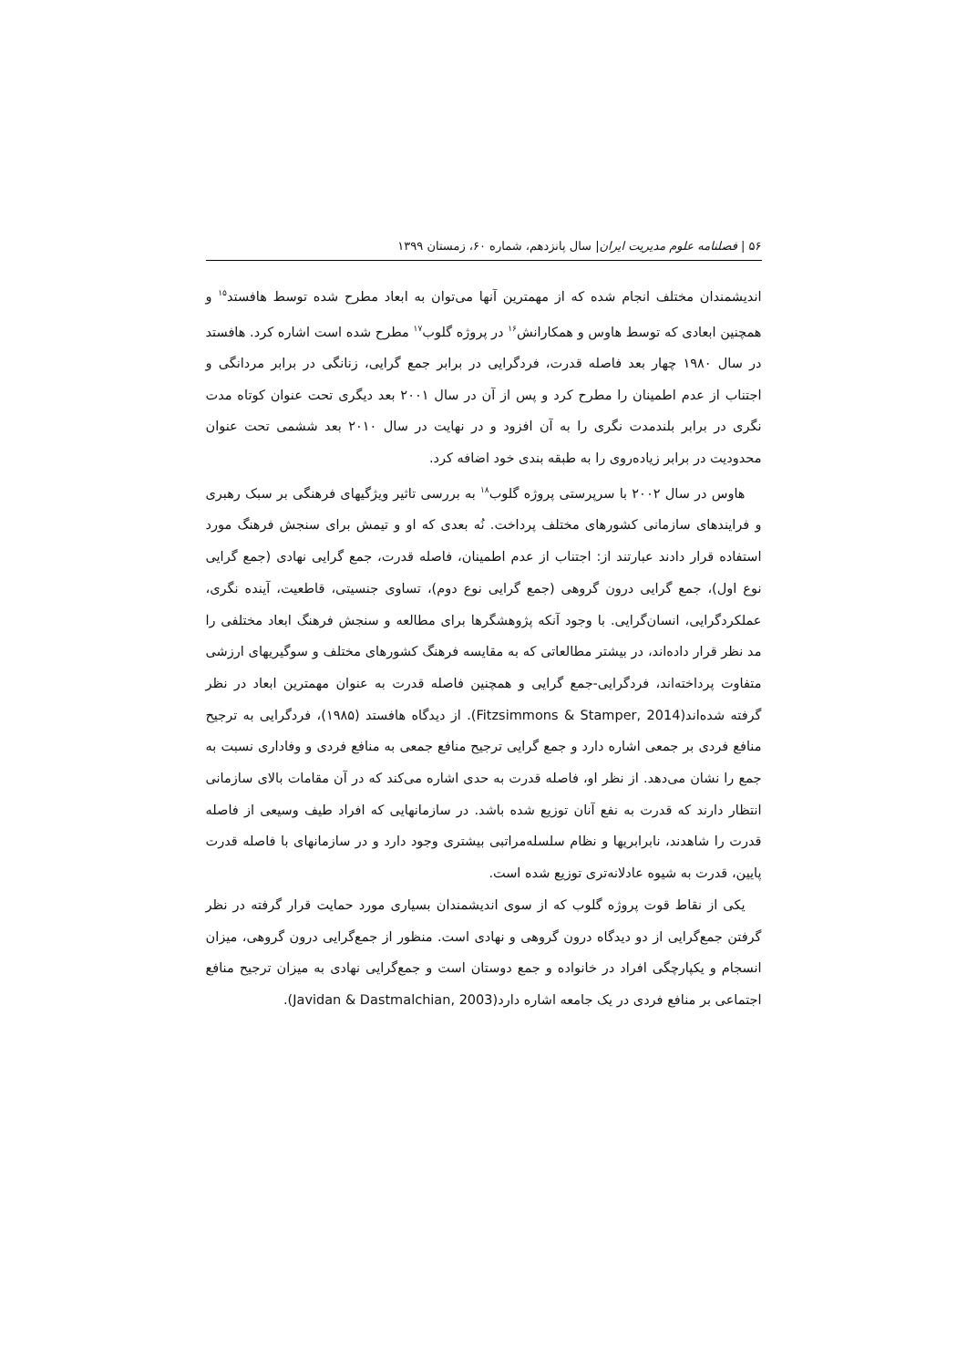۵۶ | فصلنامه علوم مدیریت ایران| سال پانزدهم، شماره ۶۰، زمستان ۱۳۹۹
اندیشمندان مختلف انجام شده که از مهمترین آنها می‌توان به ابعاد مطرح شده توسط هافستد<sup>۱۵</sup> و همچنین ابعادی که توسط هاوس و همکارانش<sup>۱۶</sup> در پروژه گلوب<sup>۱۷</sup> مطرح شده است اشاره کرد. هافستد در سال ۱۹۸۰ چهار بعد فاصله قدرت، فردگرایی در برابر جمع گرایی، زنانگی در برابر مردانگی و اجتناب از عدم اطمینان را مطرح کرد و پس از آن در سال ۲۰۰۱ بعد دیگری تحت عنوان کوتاه مدت نگری در برابر بلندمدت نگری را به آن افزود و در نهایت در سال ۲۰۱۰ بعد ششمی تحت عنوان محدودیت در برابر زیاده‌روی را به طبقه بندی خود اضافه کرد.
هاوس در سال ۲۰۰۲ با سرپرستی پروژه گلوب<sup>۱۸</sup> به بررسی تاثیر ویژگیهای فرهنگی بر سبک رهبری و فرایندهای سازمانی کشورهای مختلف پرداخت. نُه بعدی که او و تیمش برای سنجش فرهنگ مورد استفاده قرار دادند عبارتند از: اجتناب از عدم اطمینان، فاصله قدرت، جمع گرایی نهادی (جمع گرایی نوع اول)، جمع گرایی درون گروهی (جمع گرایی نوع دوم)، تساوی جنسیتی، قاطعیت، آینده نگری، عملکردگرایی، انسان‌گرایی. با وجود آنکه پژوهشگرها برای مطالعه و سنجش فرهنگ ابعاد مختلفی را مد نظر قرار داده‌اند، در بیشتر مطالعاتی که به مقایسه فرهنگ کشورهای مختلف و سوگیریهای ارزشی متفاوت پرداخته‌اند، فردگرایی-جمع گرایی و همچنین فاصله قدرت به عنوان مهمترین ابعاد در نظر گرفته شده‌اند(Fitzsimmons & Stamper, 2014). از دیدگاه هافستد (۱۹۸۵)، فردگرایی به ترجیح منافع فردی بر جمعی اشاره دارد و جمع گرایی ترجیح منافع جمعی به منافع فردی و وفاداری نسبت به جمع را نشان می‌دهد. از نظر او، فاصله قدرت به حدی اشاره می‌کند که در آن مقامات بالای سازمانی انتظار دارند که قدرت به نفع آنان توزیع شده باشد. در سازمانهایی که افراد طیف وسیعی از فاصله قدرت را شاهدند، نابرابریها و نظام سلسله‌مراتبی بیشتری وجود دارد و در سازمانهای با فاصله قدرت پایین، قدرت به شیوه عادلانه‌تری توزیع شده است.
یکی از نقاط قوت پروژه گلوب که از سوی اندیشمندان بسیاری مورد حمایت قرار گرفته در نظر گرفتن جمع‌گرایی از دو دیدگاه درون گروهی و نهادی است. منظور از جمع‌گرایی درون گروهی، میزان انسجام و یکپارچگی افراد در خانواده و جمع دوستان است و جمع‌گرایی نهادی به میزان ترجیح منافع اجتماعی بر منافع فردی در یک جامعه اشاره دارد(Javidan & Dastmalchian, 2003).